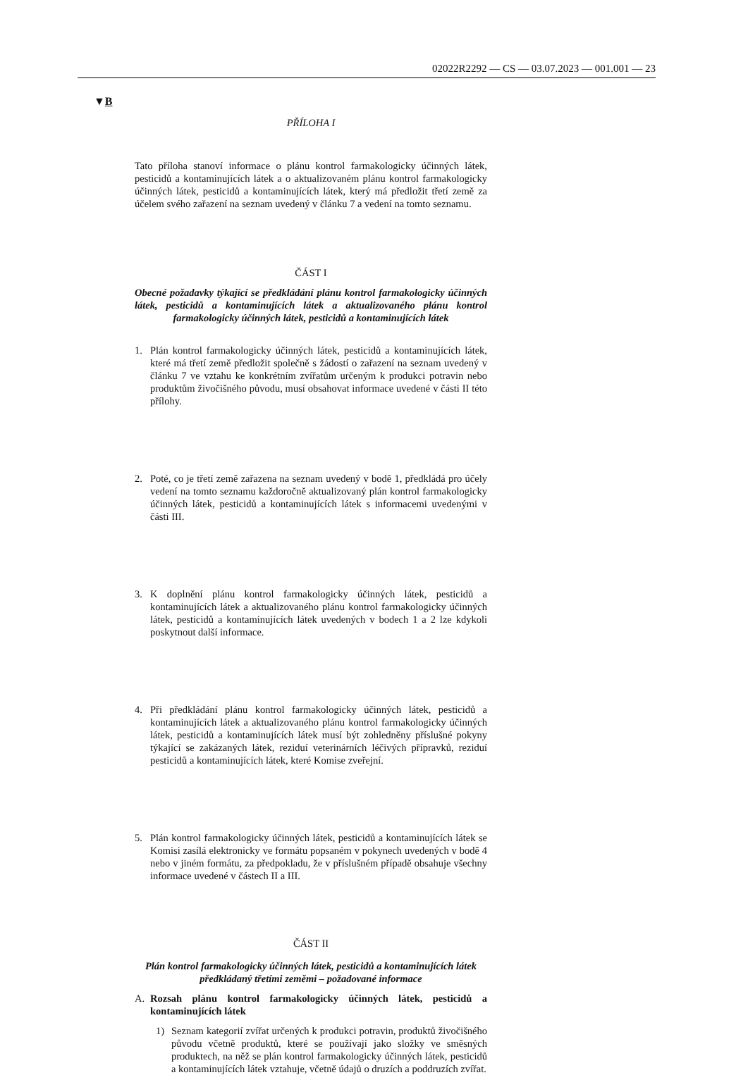02022R2292 — CS — 03.07.2023 — 001.001 — 23
▼B
PŘÍLOHA I
Tato příloha stanoví informace o plánu kontrol farmakologicky účinných látek, pesticidů a kontaminujících látek a o aktualizovaném plánu kontrol farmakologicky účinných látek, pesticidů a kontaminujících látek, který má předložit třetí země za účelem svého zařazení na seznam uvedený v článku 7 a vedení na tomto seznamu.
ČÁST I
Obecné požadavky týkající se předkládání plánu kontrol farmakologicky účinných látek, pesticidů a kontaminujících látek a aktualizovaného plánu kontrol farmakologicky účinných látek, pesticidů a kontaminujících látek
1. Plán kontrol farmakologicky účinných látek, pesticidů a kontaminujících látek, které má třetí země předložit společně s žádostí o zařazení na seznam uvedený v článku 7 ve vztahu ke konkrétním zvířatům určeným k produkci potravin nebo produktům živočišného původu, musí obsahovat informace uvedené v části II této přílohy.
2. Poté, co je třetí země zařazena na seznam uvedený v bodě 1, předkládá pro účely vedení na tomto seznamu každoročně aktualizovaný plán kontrol farmakologicky účinných látek, pesticidů a kontaminujících látek s informacemi uvedenými v části III.
3. K doplnění plánu kontrol farmakologicky účinných látek, pesticidů a kontaminujících látek a aktualizovaného plánu kontrol farmakologicky účinných látek, pesticidů a kontaminujících látek uvedených v bodech 1 a 2 lze kdykoli poskytnout další informace.
4. Při předkládání plánu kontrol farmakologicky účinných látek, pesticidů a kontaminujících látek a aktualizovaného plánu kontrol farmakologicky účinných látek, pesticidů a kontaminujících látek musí být zohledněny příslušné pokyny týkající se zakázaných látek, reziduí veterinárních léčivých přípravků, reziduí pesticidů a kontaminujících látek, které Komise zveřejní.
5. Plán kontrol farmakologicky účinných látek, pesticidů a kontaminujících látek se Komisi zasílá elektronicky ve formátu popsaném v pokynech uvedených v bodě 4 nebo v jiném formátu, za předpokladu, že v příslušném případě obsahuje všechny informace uvedené v částech II a III.
ČÁST II
Plán kontrol farmakologicky účinných látek, pesticidů a kontaminujících látek předkládaný třetími zeměmi – požadované informace
A. Rozsah plánu kontrol farmakologicky účinných látek, pesticidů a kontaminujících látek
1) Seznam kategorií zvířat určených k produkci potravin, produktů živočišného původu včetně produktů, které se používají jako složky ve směsných produktech, na něž se plán kontrol farmakologicky účinných látek, pesticidů a kontaminujících látek vztahuje, včetně údajů o druzích a poddruzích zvířat.